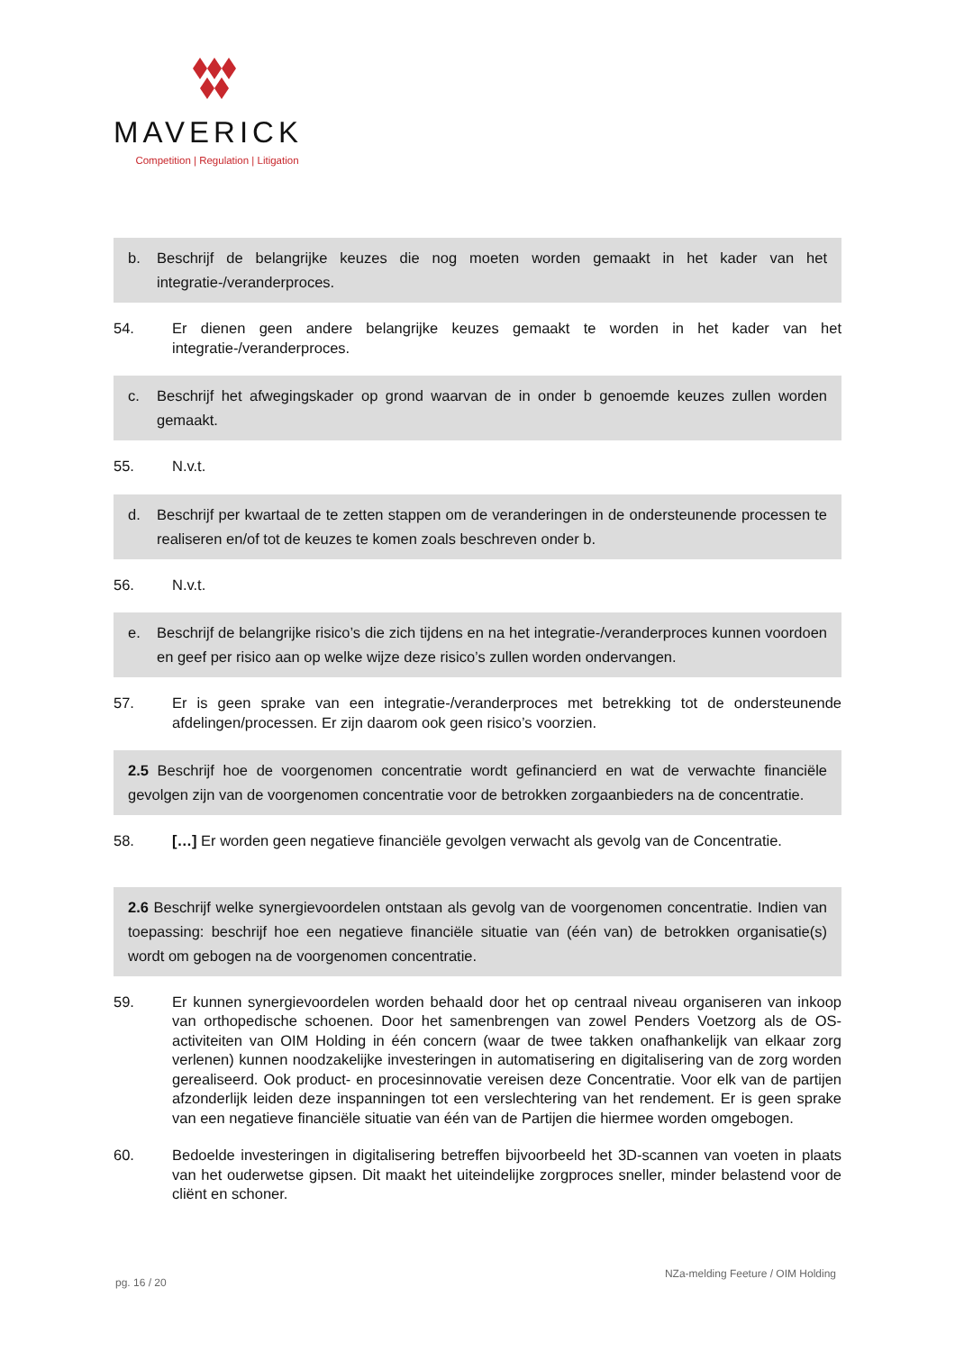MAVERICK
Competition | Regulation | Litigation
b. Beschrijf de belangrijke keuzes die nog moeten worden gemaakt in het kader van het integratie-/veranderproces.
54. Er dienen geen andere belangrijke keuzes gemaakt te worden in het kader van het integratie-/veranderproces.
c. Beschrijf het afwegingskader op grond waarvan de in onder b genoemde keuzes zullen worden gemaakt.
55. N.v.t.
d. Beschrijf per kwartaal de te zetten stappen om de veranderingen in de ondersteunende processen te realiseren en/of tot de keuzes te komen zoals beschreven onder b.
56. N.v.t.
e. Beschrijf de belangrijke risico’s die zich tijdens en na het integratie-/veranderproces kunnen voordoen en geef per risico aan op welke wijze deze risico’s zullen worden ondervangen.
57. Er is geen sprake van een integratie-/veranderproces met betrekking tot de ondersteunende afdelingen/processen. Er zijn daarom ook geen risico’s voorzien.
2.5 Beschrijf hoe de voorgenomen concentratie wordt gefinancierd en wat de verwachte financiële gevolgen zijn van de voorgenomen concentratie voor de betrokken zorgaanbieders na de concentratie.
58. […] Er worden geen negatieve financiële gevolgen verwacht als gevolg van de Concentratie.
2.6 Beschrijf welke synergievoordelen ontstaan als gevolg van de voorgenomen concentratie. Indien van toepassing: beschrijf hoe een negatieve financiële situatie van (één van) de betrokken organisatie(s) wordt om gebogen na de voorgenomen concentratie.
59. Er kunnen synergievoordelen worden behaald door het op centraal niveau organiseren van inkoop van orthopedische schoenen. Door het samenbrengen van zowel Penders Voetzorg als de OS-activiteiten van OIM Holding in één concern (waar de twee takken onafhankelijk van elkaar zorg verlenen) kunnen noodzakelijke investeringen in automatisering en digitalisering van de zorg worden gerealiseerd. Ook product- en procesinnovatie vereisen deze Concentratie. Voor elk van de partijen afzonderlijk leiden deze inspanningen tot een verslechtering van het rendement. Er is geen sprake van een negatieve financiële situatie van één van de Partijen die hiermee worden omgebogen.
60. Bedoelde investeringen in digitalisering betreffen bijvoorbeeld het 3D-scannen van voeten in plaats van het ouderwetse gipsen. Dit maakt het uiteindelijke zorgproces sneller, minder belastend voor de cliënt en schoner.
pg. 16 / 20 NZa-melding Feeture / OIM Holding